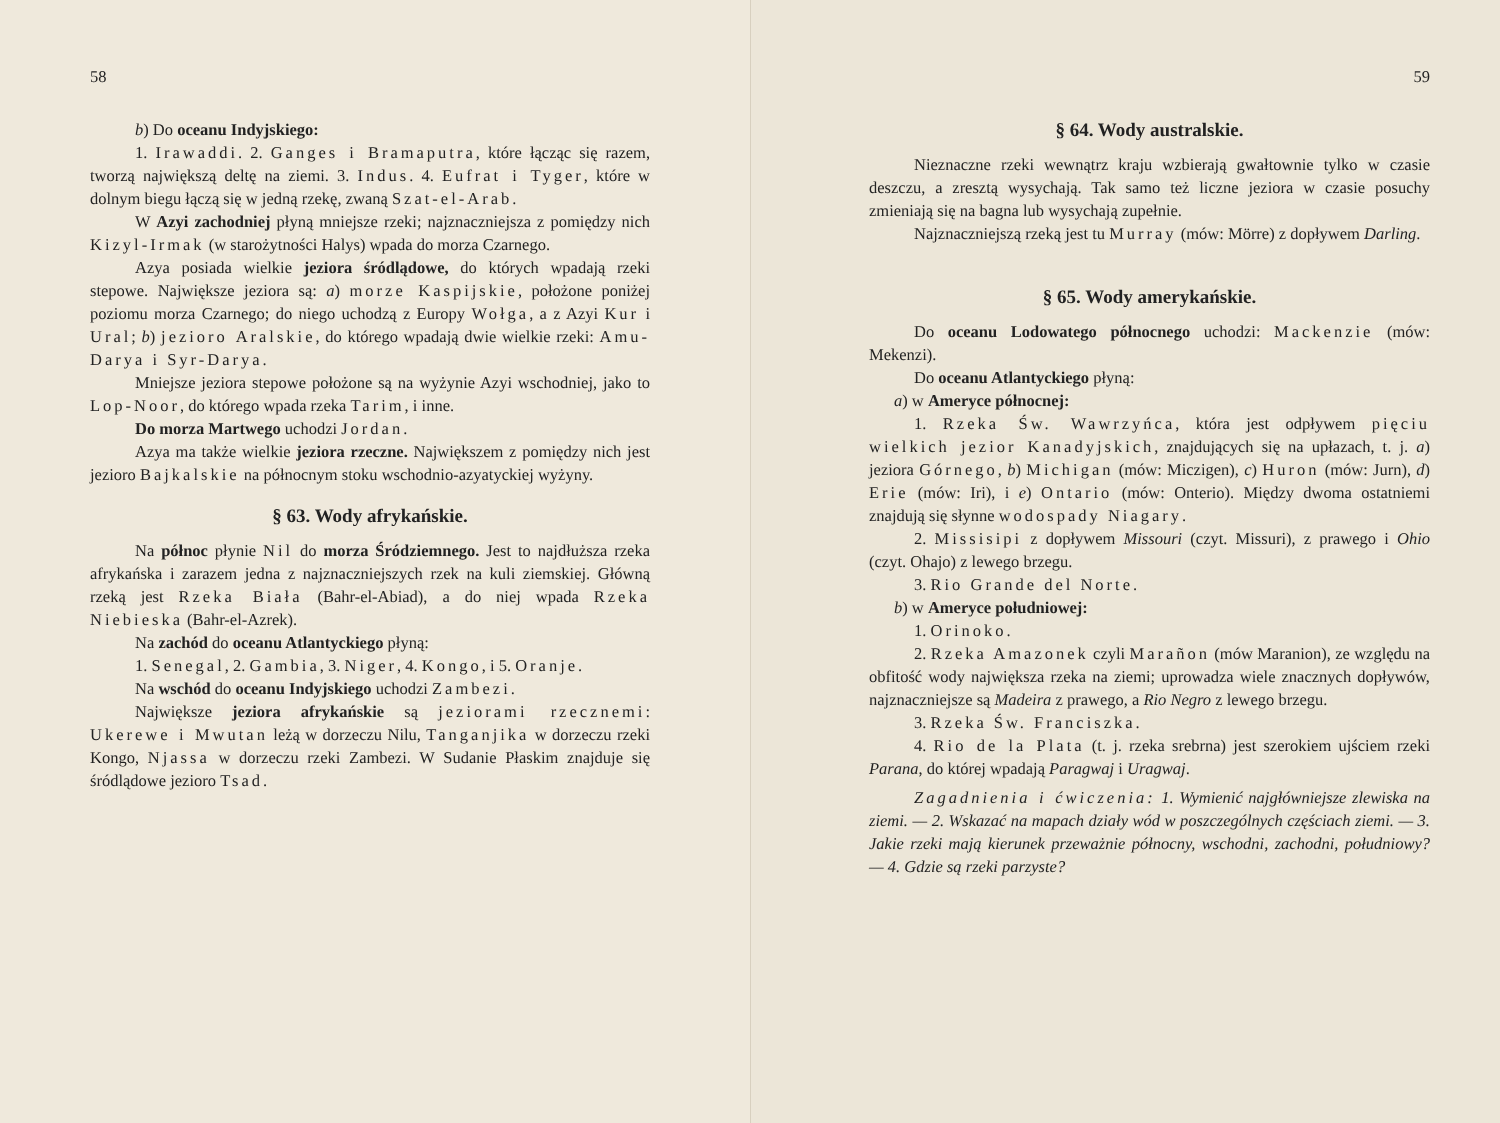58
b) Do oceanu Indyjskiego:
1. Irawaddi. 2. Ganges i Bramaputra, które łącząc się razem, tworzą największą deltę na ziemi. 3. Indus. 4. Eufrat i Tyger, które w dolnym biegu łączą się w jedną rzekę, zwaną Szat-el-Arab.
W Azyi zachodniej płyną mniejsze rzeki; najznaczniejsza z pomiędzy nich Kizyl-Irmak (w starożytności Halys) wpada do morza Czarnego.
Azya posiada wielkie jeziora śródlądowe, do których wpadają rzeki stepowe. Największe jeziora są: a) morze Kaspijskie, położone poniżej poziomu morza Czarnego; do niego uchodzą z Europy Wołga, a z Azyi Kur i Ural; b) jezioro Aralskie, do którego wpadają dwie wielkie rzeki: Amu-Darya i Syr-Darya.
Mniejsze jeziora stepowe położone są na wyżynie Azyi wschodniej, jako to Lop-Noor, do którego wpada rzeka Tarim, i inne.
Do morza Martwego uchodzi Jordan.
Azya ma także wielkie jeziora rzeczne. Największem z pomiędzy nich jest jezioro Bajkalskie na północnym stoku wschodnio-azyatyckiej wyżyny.
§ 63. Wody afrykańskie.
Na północ płynie Nil do morza Śródziemnego. Jest to najdłuższa rzeka afrykańska i zarazem jedna z najznaczniejszych rzek na kuli ziemskiej. Główną rzeką jest Rzeka Biała (Bahr-el-Abiad), a do niej wpada Rzeka Niebieska (Bahr-el-Azrek).
Na zachód do oceanu Atlantyckiego płyną:
1. Senegal, 2. Gambia, 3. Niger, 4. Kongo, i 5. Oranje.
Na wschód do oceanu Indyjskiego uchodzi Zambezi.
Największe jeziora afrykańskie są jeziorami rzecznemi: Ukerewe i Mwutan leżą w dorzeczu Nilu, Tanganjika w dorzeczu rzeki Kongo, Njassa w dorzeczu rzeki Zambezi. W Sudanie Płaskim znajduje się śródlądowe jezioro Tsad.
59
§ 64. Wody australskie.
Nieznaczne rzeki wewnątrz kraju wzbierają gwałtownie tylko w czasie deszczu, a zresztą wysychają. Tak samo też liczne jeziora w czasie posuchy zmieniają się na bagna lub wysychają zupełnie.
Najznaczniejszą rzeką jest tu Murray (mów: Mörre) z dopływem Darling.
§ 65. Wody amerykańskie.
Do oceanu Lodowatego północnego uchodzi: Mackenzie (mów: Mekenzi).
Do oceanu Atlantyckiego płyną:
a) w Ameryce północnej:
1. Rzeka Św. Wawrzyńca, która jest odpływem pięciu wielkich jezior Kanadyjskich, znajdujących się na upłazach, t. j. a) jeziora Górnego, b) Michigan (mów: Miczigen), c) Huron (mów: Jurn), d) Erie (mów: Iri), i e) Ontario (mów: Onterio). Między dwoma ostatniemi znajdują się słynne wodospady Niagary.
2. Missisipi z dopływem Missouri (czyt. Missuri), z prawego i Ohio (czyt. Ohajo) z lewego brzegu.
3. Rio Grande del Norte.
b) w Ameryce południowej:
1. Orinoko.
2. Rzeka Amazonek czyli Marañon (mów Maranion), ze względu na obfitość wody największa rzeka na ziemi; uprowadza wiele znacznych dopływów, najznaczniejsze są Madeira z prawego, a Rio Negro z lewego brzegu.
3. Rzeka Św. Franciszka.
4. Rio de la Plata (t. j. rzeka srebrna) jest szerokiem ujściem rzeki Parana, do której wpadają Paragwaj i Uragwaj.
Zagadnienia i ćwiczenia: 1. Wymienić najgłówniejsze zlewiska na ziemi. — 2. Wskazać na mapach działy wód w poszczególnych częściach ziemi. — 3. Jakie rzeki mają kierunek przeważnie północny, wschodni, zachodni, południowy? — 4. Gdzie są rzeki parzyste?